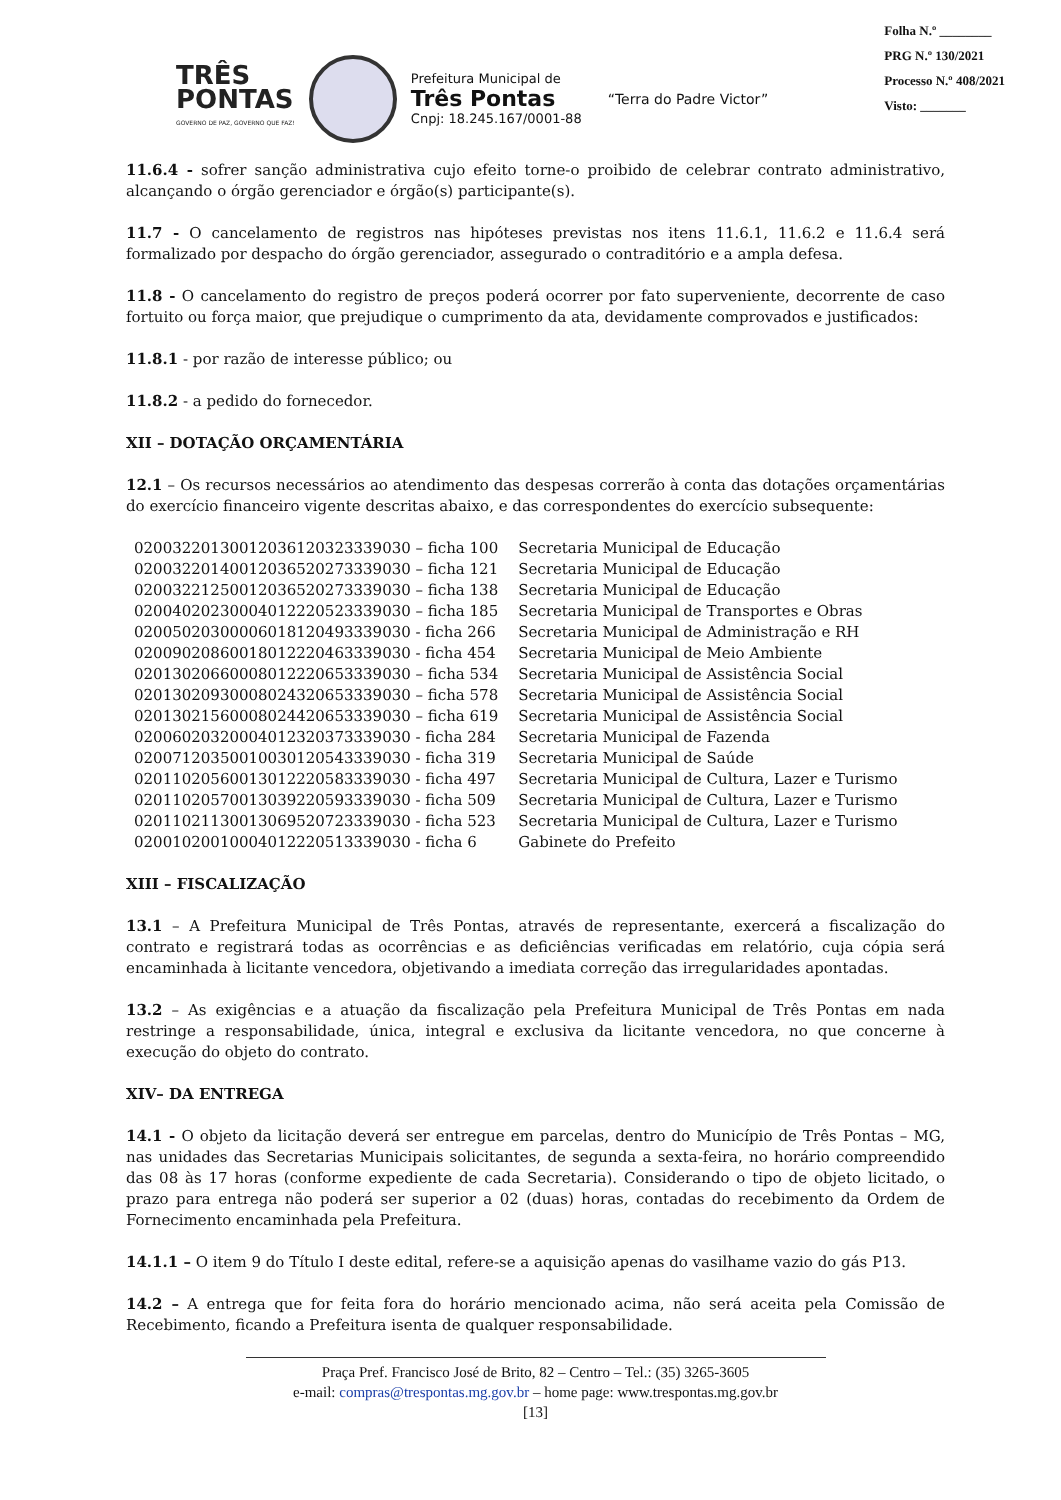TRÊS
PONTAS
GOVERNO DE PAZ, GOVERNO QUE FAZ!
Prefeitura Municipal de
Três Pontas
Cnpj: 18.245.167/0001-88
“Terra do Padre Victor”
Folha N.º ________
PRG N.º 130/2021
Processo N.º 408/2021
Visto: _______
11.6.4 - sofrer sanção administrativa cujo efeito torne-o proibido de celebrar contrato administrativo, alcançando o órgão gerenciador e órgão(s) participante(s).
11.7 - O cancelamento de registros nas hipóteses previstas nos itens 11.6.1, 11.6.2 e 11.6.4 será formalizado por despacho do órgão gerenciador, assegurado o contraditório e a ampla defesa.
11.8 - O cancelamento do registro de preços poderá ocorrer por fato superveniente, decorrente de caso fortuito ou força maior, que prejudique o cumprimento da ata, devidamente comprovados e justificados:
11.8.1 - por razão de interesse público; ou
11.8.2 - a pedido do fornecedor.
XII – DOTAÇÃO ORÇAMENTÁRIA
12.1 – Os recursos necessários ao atendimento das despesas correrão à conta das dotações orçamentárias do exercício financeiro vigente descritas abaixo, e das correspondentes do exercício subsequente:
| 020032201300120361203233390​30 – ficha 100 | Secretaria Municipal de Educação |
| 02003220140012036520273339030 – ficha 121 | Secretaria Municipal de Educação |
| 02003221250012036520273339030 – ficha 138 | Secretaria Municipal de Educação |
| 02004020230004012220523339030 – ficha 185 | Secretaria Municipal de Transportes e Obras |
| 02005020300006018120493339030 - ficha 266 | Secretaria Municipal de Administração e RH |
| 02009020860018012220463339030 - ficha 454 | Secretaria Municipal de Meio Ambiente |
| 02013020660008012220653339030 – ficha 534 | Secretaria Municipal de Assistência Social |
| 02013020930008024320653339030 – ficha 578 | Secretaria Municipal de Assistência Social |
| 02013021560008024420653339030 – ficha 619 | Secretaria Municipal de Assistência Social |
| 02006020320004012320373339030 - ficha 284 | Secretaria Municipal de Fazenda |
| 02007120350010030120543339030 - ficha 319 | Secretaria Municipal de Saúde |
| 02011020560013012220583339030 - ficha 497 | Secretaria Municipal de Cultura, Lazer e Turismo |
| 02011020570013039220593339030 - ficha 509 | Secretaria Municipal de Cultura, Lazer e Turismo |
| 02011021130013069520723339030 - ficha 523 | Secretaria Municipal de Cultura, Lazer e Turismo |
| 02001020010004012220513339030 - ficha 6 | Gabinete do Prefeito |
XIII – FISCALIZAÇÃO
13.1 – A Prefeitura Municipal de Três Pontas, através de representante, exercerá a fiscalização do contrato e registrará todas as ocorrências e as deficiências verificadas em relatório, cuja cópia será encaminhada à licitante vencedora, objetivando a imediata correção das irregularidades apontadas.
13.2 – As exigências e a atuação da fiscalização pela Prefeitura Municipal de Três Pontas em nada restringe a responsabilidade, única, integral e exclusiva da licitante vencedora, no que concerne à execução do objeto do contrato.
XIV– DA ENTREGA
14.1 - O objeto da licitação deverá ser entregue em parcelas, dentro do Município de Três Pontas – MG, nas unidades das Secretarias Municipais solicitantes, de segunda a sexta-feira, no horário compreendido das 08 às 17 horas (conforme expediente de cada Secretaria). Considerando o tipo de objeto licitado, o prazo para entrega não poderá ser superior a 02 (duas) horas, contadas do recebimento da Ordem de Fornecimento encaminhada pela Prefeitura.
14.1.1 – O item 9 do Título I deste edital, refere-se a aquisição apenas do vasilhame vazio do gás P13.
14.2 – A entrega que for feita fora do horário mencionado acima, não será aceita pela Comissão de Recebimento, ficando a Prefeitura isenta de qualquer responsabilidade.
Praça Pref. Francisco José de Brito, 82 – Centro – Tel.: (35) 3265-3605
e-mail: compras@trespontas.mg.gov.br – home page: www.trespontas.mg.gov.br
[13]